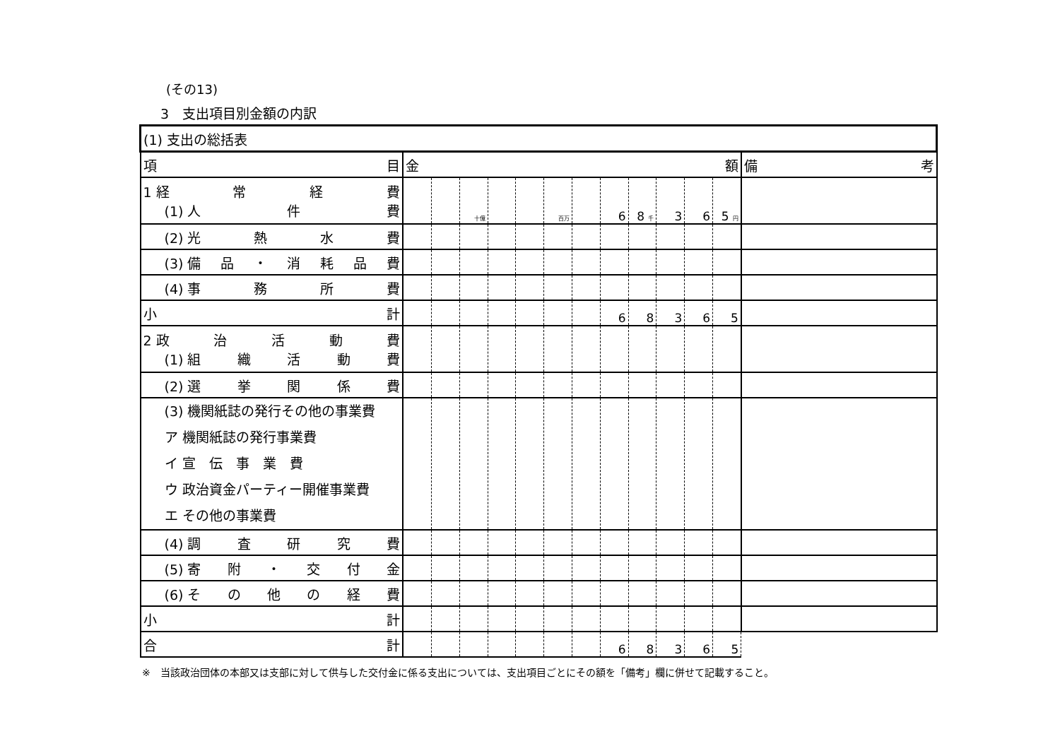(その13)
3　支出項目別金額の内訳
| (1) 支出の総括表 | | | | | | | | | | | | | |
| 項 目 | 金 額 | | | | | | | | | | | | 備 考 |
| 1 経 常 経 費 (1) 人 件 費 | | | 十億 | | | 百万 | | 6 | 8 千 | 3 | 6 | 5 円 | |
| (2) 光 熱 水 費 | | | | | | | | | | | | | |
| (3) 備 品 ・ 消 耗 品 費 | | | | | | | | | | | | | |
| (4) 事 務 所 費 | | | | | | | | | | | | | |
| 小 計 | | | | | | | | 6 | 8 | 3 | 6 | 5 | |
| 2 政 治 活 動 費 (1) 組 織 活 動 費 | | | | | | | | | | | | | |
| (2) 選 挙 関 係 費 | | | | | | | | | | | | | |
| (3) 機関紙誌の発行その他の事業費 ア 機関紙誌の発行事業費 イ 宣 伝 事 業 費 ウ 政治資金パーティー開催事業費 エ その他の事業費 | | | | | | | | | | | | | |
| (4) 調 査 研 究 費 | | | | | | | | | | | | | |
| (5) 寄 附 ・ 交 付 金 | | | | | | | | | | | | | |
| (6) そ の 他 の 経 費 | | | | | | | | | | | | | |
| 小 計 | | | | | | | | | | | | | |
| 合 計 | | | | | | | | 6 | 8 | 3 | 6 | 5 | |
※　当該政治団体の本部又は支部に対して供与した交付金に係る支出については、支出項目ごとにその額を「備考」欄に併せて記載すること。